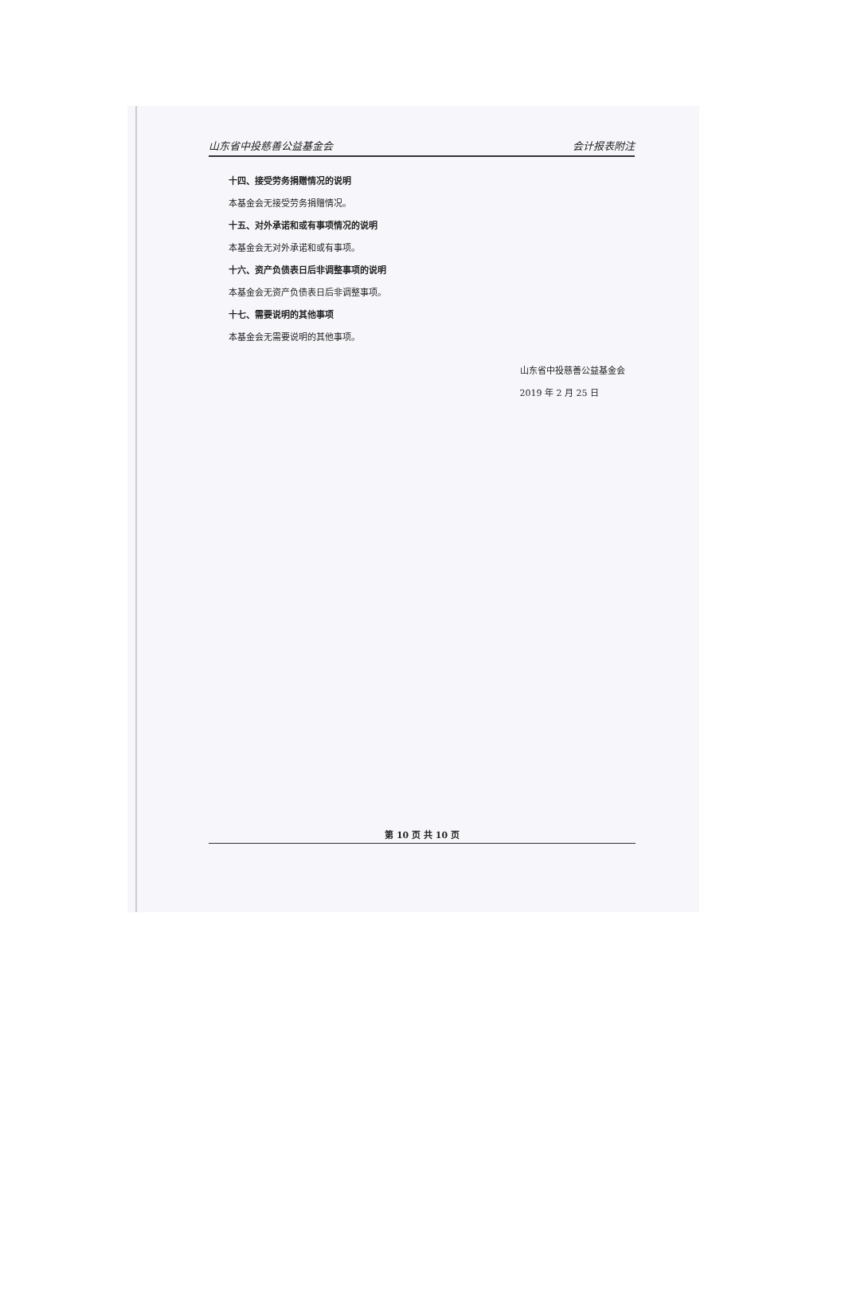山东省中投慈善公益基金会 会计报表附注
十四、接受劳务捐赠情况的说明
本基金会无接受劳务捐赠情况。
十五、对外承诺和或有事项情况的说明
本基金会无对外承诺和或有事项。
十六、资产负债表日后非调整事项的说明
本基金会无资产负债表日后非调整事项。
十七、需要说明的其他事项
本基金会无需要说明的其他事项。
山东省中投慈善公益基金会
2019 年 2 月 25 日
第 10 页 共 10 页